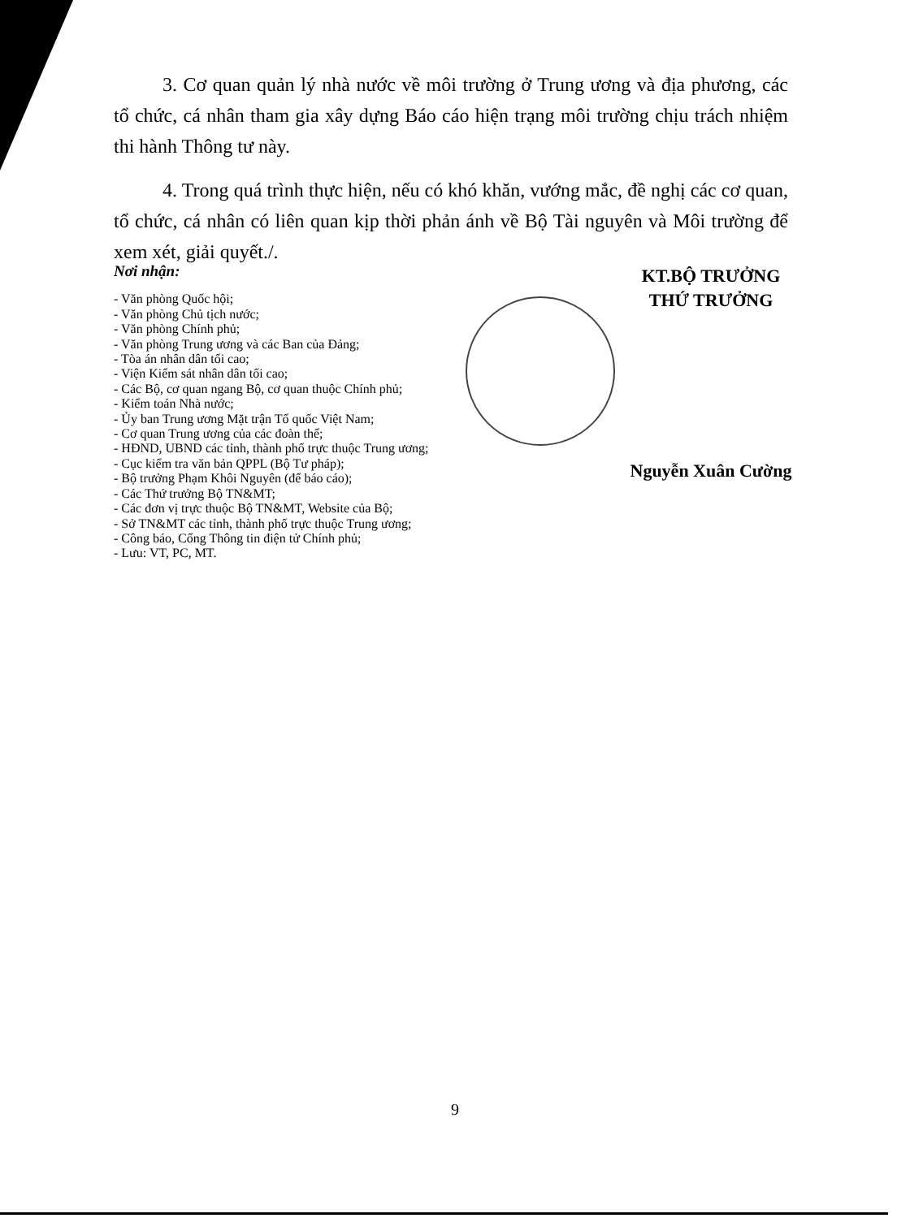3. Cơ quan quản lý nhà nước về môi trường ở Trung ương và địa phương, các tổ chức, cá nhân tham gia xây dựng Báo cáo hiện trạng môi trường chịu trách nhiệm thi hành Thông tư này.
4. Trong quá trình thực hiện, nếu có khó khăn, vướng mắc, đề nghị các cơ quan, tổ chức, cá nhân có liên quan kịp thời phản ánh về Bộ Tài nguyên và Môi trường để xem xét, giải quyết./.
Nơi nhận:
- Văn phòng Quốc hội;
- Văn phòng Chủ tịch nước;
- Văn phòng Chính phủ;
- Văn phòng Trung ương và các Ban của Đảng;
- Tòa án nhân dân tối cao;
- Viện Kiểm sát nhân dân tối cao;
- Các Bộ, cơ quan ngang Bộ, cơ quan thuộc Chính phủ;
- Kiểm toán Nhà nước;
- Ủy ban Trung ương Mặt trận Tổ quốc Việt Nam;
- Cơ quan Trung ương của các đoàn thể;
- HĐND, UBND các tỉnh, thành phố trực thuộc Trung ương;
- Cục kiểm tra văn bản QPPL (Bộ Tư pháp);
- Bộ trưởng Phạm Khôi Nguyên (để báo cáo);
- Các Thứ trưởng Bộ TN&MT;
- Các đơn vị trực thuộc Bộ TN&MT, Website của Bộ;
- Sở TN&MT các tỉnh, thành phố trực thuộc Trung ương;
- Công báo, Cổng Thông tin điện tử Chính phủ;
- Lưu: VT, PC, MT.
KT.BỘ TRƯỞNG
THỨ TRƯỞNG
Nguyễn Xuân Cường
9